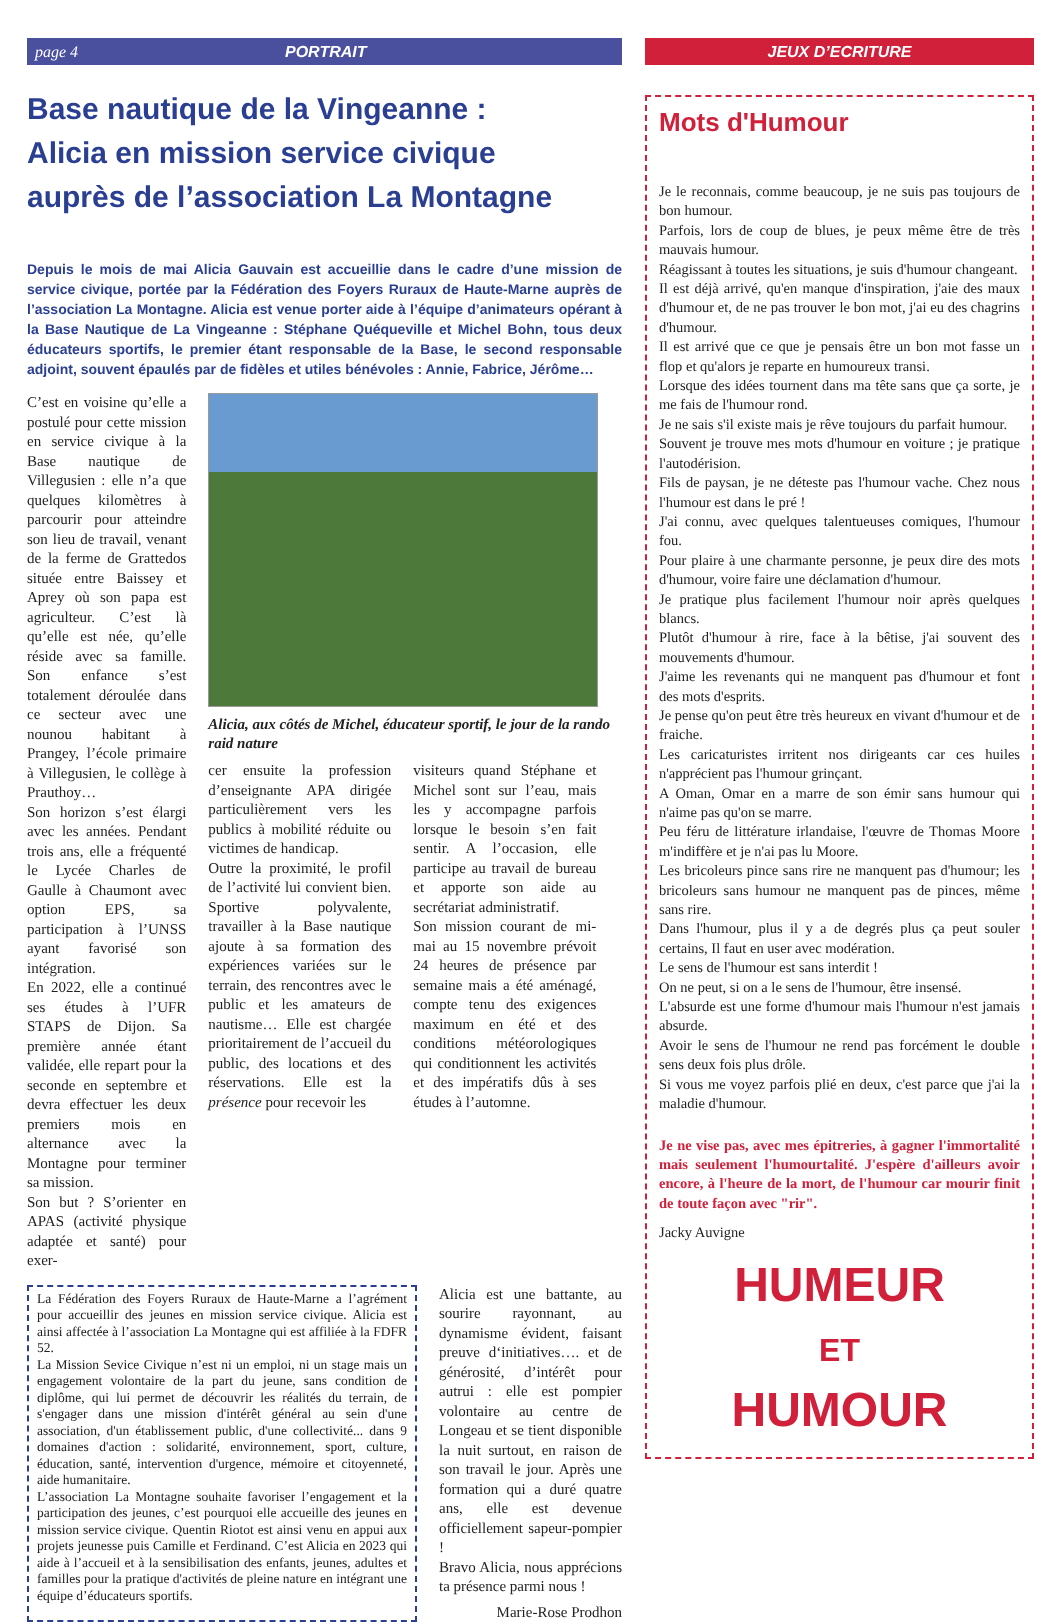page 4 PORTRAIT
Base nautique de la Vingeanne :
Alicia en mission service civique
auprès de l’association La Montagne
Depuis le mois de mai Alicia Gauvain est accueillie dans le cadre d’une mission de service civique, portée par la Fédération des Foyers Ruraux de Haute-Marne auprès de l’association La Montagne. Alicia est venue porter aide à l’équipe d’animateurs opérant à la Base Nautique de La Vingeanne : Stéphane Quéqueville et Michel Bohn, tous deux éducateurs sportifs, le premier étant responsable de la Base, le second responsable adjoint, souvent épaulés par de fidèles et utiles bénévoles : Annie, Fabrice, Jérôme…
C’est en voisine qu’elle a postulé pour cette mission en service civique à la Base nautique de Villegusien : elle n’a que quelques kilomètres à parcourir pour atteindre son lieu de travail, venant de la ferme de Grattedos située entre Baissey et Aprey où son papa est agriculteur. C’est là qu’elle est née, qu’elle réside avec sa famille. Son enfance s’est totalement déroulée dans ce secteur avec une nounou habitant à Prangey, l’école primaire à Villegusien, le collège à Prauthoy…
Son horizon s’est élargi avec les années. Pendant trois ans, elle a fréquenté le Lycée Charles de Gaulle à Chaumont avec option EPS, sa participation à l’UNSS ayant favorisé son intégration.
En 2022, elle a continué ses études à l’UFR STAPS de Dijon. Sa première année étant validée, elle repart pour la seconde en septembre et devra effectuer les deux premiers mois en alternance avec la Montagne pour terminer sa mission.
Son but ? S’orienter en APAS (activité physique adaptée et santé) pour exer-
Alicia, aux côtés de Michel, éducateur sportif, le jour de la rando raid nature
cer ensuite la profession d’enseignante APA dirigée particulièrement vers les publics à mobilité réduite ou victimes de handicap.
Outre la proximité, le profil de l’activité lui convient bien. Sportive polyvalente, travailler à la Base nautique ajoute à sa formation des expériences variées sur le terrain, des rencontres avec le public et les amateurs de nautisme… Elle est chargée prioritairement de l’accueil du public, des locations et des réservations. Elle est la présence pour recevoir les
visiteurs quand Stéphane et Michel sont sur l’eau, mais les y accompagne parfois lorsque le besoin s’en fait sentir. A l’occasion, elle participe au travail de bureau et apporte son aide au secrétariat administratif.
Son mission courant de mi-mai au 15 novembre prévoit 24 heures de présence par semaine mais a été aménagé, compte tenu des exigences maximum en été et des conditions météorologiques qui conditionnent les activités et des impératifs dûs à ses études à l’automne.
La Fédération des Foyers Ruraux de Haute-Marne a l’agrément pour accueillir des jeunes en mission service civique. Alicia est ainsi affectée à l’association La Montagne qui est affiliée à la FDFR 52.
La Mission Sevice Civique n’est ni un emploi, ni un stage mais un engagement volontaire de la part du jeune, sans condition de diplôme, qui lui permet de découvrir les réalités du terrain, de s'engager dans une mission d'intérêt général au sein d'une association, d'un établissement public, d'une collectivité... dans 9 domaines d'action : solidarité, environnement, sport, culture, éducation, santé, intervention d'urgence, mémoire et citoyenneté, aide humanitaire.
L’association La Montagne souhaite favoriser l’engagement et la participation des jeunes, c’est pourquoi elle accueille des jeunes en mission service civique. Quentin Riotot est ainsi venu en appui aux projets jeunesse puis Camille et Ferdinand. C’est Alicia en 2023 qui aide à l’accueil et à la sensibilisation des enfants, jeunes, adultes et familles pour la pratique d'activités de pleine nature en intégrant une équipe d’éducateurs sportifs.
Alicia est une battante, au sourire rayonnant, au dynamisme évident, faisant preuve d‘initiatives…. et de générosité, d’intérêt pour autrui : elle est pompier volontaire au centre de Longeau et se tient disponible la nuit surtout, en raison de son travail le jour. Après une formation qui a duré quatre ans, elle est devenue officiellement sapeur-pompier !
Bravo Alicia, nous apprécions ta présence parmi nous !
Marie-Rose Prodhon
JEUX D’ECRITURE
Mots d'Humour
Je le reconnais, comme beaucoup, je ne suis pas toujours de bon humour.
Parfois, lors de coup de blues, je peux même être de très mauvais humour.
Réagissant à toutes les situations, je suis d'humour changeant.
Il est déjà arrivé, qu'en manque d'inspiration, j'aie des maux d'humour et, de ne pas trouver le bon mot, j'ai eu des chagrins d'humour.
Il est arrivé que ce que je pensais être un bon mot fasse un flop et qu'alors je reparte en humoureux transi.
Lorsque des idées tournent dans ma tête sans que ça sorte, je me fais de l'humour rond.
Je ne sais s'il existe mais je rêve toujours du parfait humour.
Souvent je trouve mes mots d'humour en voiture ; je pratique l'autodérision.
Fils de paysan, je ne déteste pas l'humour vache. Chez nous l'humour est dans le pré !
J'ai connu, avec quelques talentueuses comiques, l'humour fou.
Pour plaire à une charmante personne, je peux dire des mots d'humour, voire faire une déclamation d'humour.
Je pratique plus facilement l'humour noir après quelques blancs.
Plutôt d'humour à rire, face à la bêtise, j'ai souvent des mouvements d'humour.
J'aime les revenants qui ne manquent pas d'humour et font des mots d'esprits.
Je pense qu'on peut être très heureux en vivant d'humour et de fraiche.
Les caricaturistes irritent nos dirigeants car ces huiles n'apprécient pas l'humour grinçant.
A Oman, Omar en a marre de son émir sans humour qui n'aime pas qu'on se marre.
Peu féru de littérature irlandaise, l'œuvre de Thomas Moore m'indiffère et je n'ai pas lu Moore.
Les bricoleurs pince sans rire ne manquent pas d'humour; les bricoleurs sans humour ne manquent pas de pinces, même sans rire.
Dans l'humour, plus il y a de degrés plus ça peut souler certains, Il faut en user avec modération.
Le sens de l'humour est sans interdit !
On ne peut, si on a le sens de l'humour, être insensé.
L'absurde est une forme d'humour mais l'humour n'est jamais absurde.
Avoir le sens de l'humour ne rend pas forcément le double sens deux fois plus drôle.
Si vous me voyez parfois plié en deux, c'est parce que j'ai la maladie d'humour.
Je ne vise pas, avec mes épitreries, à gagner l'immortalité mais seulement l'humourtalité. J'espère d'ailleurs avoir encore, à l'heure de la mort, de l'humour car mourir finit de toute façon avec "rir".
Jacky Auvigne
HUMEUR
ET
HUMOUR